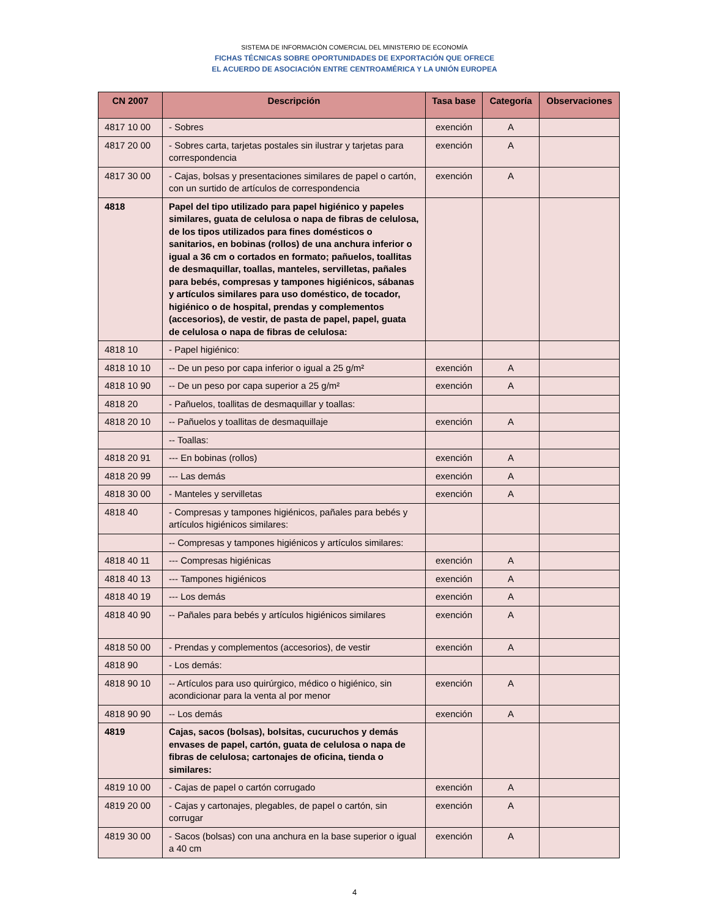SISTEMA DE INFORMACIÓN COMERCIAL DEL MINISTERIO DE ECONOMÍA
FICHAS TÉCNICAS SOBRE OPORTUNIDADES DE EXPORTACIÓN QUE OFRECE
EL ACUERDO DE ASOCIACIÓN ENTRE CENTROAMÉRICA Y LA UNIÓN EUROPEA
| CN 2007 | Descripción | Tasa base | Categoría | Observaciones |
| --- | --- | --- | --- | --- |
| 4817 10 00 | - Sobres | exención | A | |
| 4817 20 00 | - Sobres carta, tarjetas postales sin ilustrar y tarjetas para correspondencia | exención | A | |
| 4817 30 00 | - Cajas, bolsas y presentaciones similares de papel o cartón, con un surtido de artículos de correspondencia | exención | A | |
| 4818 | Papel del tipo utilizado para papel higiénico y papeles similares, guata de celulosa o napa de fibras de celulosa, de los tipos utilizados para fines domésticos o sanitarios, en bobinas (rollos) de una anchura inferior o igual a 36 cm o cortados en formato; pañuelos, toallitas de desmaquillar, toallas, manteles, servilletas, pañales para bebés, compresas y tampones higiénicos, sábanas y artículos similares para uso doméstico, de tocador, higiénico o de hospital, prendas y complementos (accesorios), de vestir, de pasta de papel, papel, guata de celulosa o napa de fibras de celulosa: | | | |
| 4818 10 | - Papel higiénico: | | | |
| 4818 10 10 | -- De un peso por capa inferior o igual a 25 g/m² | exención | A | |
| 4818 10 90 | -- De un peso por capa superior a 25 g/m² | exención | A | |
| 4818 20 | - Pañuelos, toallitas de desmaquillar y toallas: | | | |
| 4818 20 10 | -- Pañuelos y toallitas de desmaquillaje | exención | A | |
| | -- Toallas: | | | |
| 4818 20 91 | --- En bobinas (rollos) | exención | A | |
| 4818 20 99 | --- Las demás | exención | A | |
| 4818 30 00 | - Manteles y servilletas | exención | A | |
| 4818 40 | - Compresas y tampones higiénicos, pañales para bebés y artículos higiénicos similares: | | | |
| | -- Compresas y tampones higiénicos y artículos similares: | | | |
| 4818 40 11 | --- Compresas higiénicas | exención | A | |
| 4818 40 13 | --- Tampones higiénicos | exención | A | |
| 4818 40 19 | --- Los demás | exención | A | |
| 4818 40 90 | -- Pañales para bebés y artículos higiénicos similares | exención | A | |
| 4818 50 00 | - Prendas y complementos (accesorios), de vestir | exención | A | |
| 4818 90 | - Los demás: | | | |
| 4818 90 10 | -- Artículos para uso quirúrgico, médico o higiénico, sin acondicionar para la venta al por menor | exención | A | |
| 4818 90 90 | -- Los demás | exención | A | |
| 4819 | Cajas, sacos (bolsas), bolsitas, cucuruchos y demás envases de papel, cartón, guata de celulosa o napa de fibras de celulosa; cartonajes de oficina, tienda o similares: | | | |
| 4819 10 00 | - Cajas de papel o cartón corrugado | exención | A | |
| 4819 20 00 | - Cajas y cartonajes, plegables, de papel o cartón, sin corrugar | exención | A | |
| 4819 30 00 | - Sacos (bolsas) con una anchura en la base superior o igual a 40 cm | exención | A | |
4